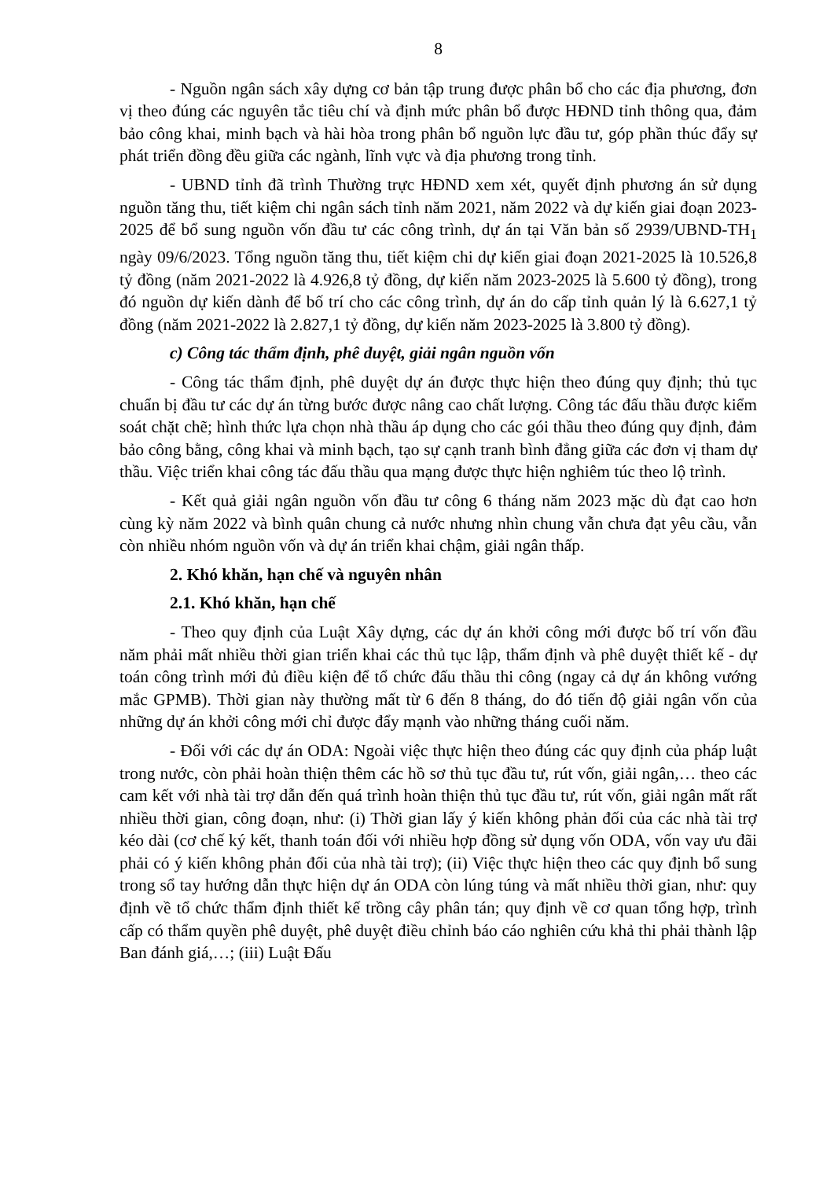8
- Nguồn ngân sách xây dựng cơ bản tập trung được phân bổ cho các địa phương, đơn vị theo đúng các nguyên tắc tiêu chí và định mức phân bổ được HĐND tỉnh thông qua, đảm bảo công khai, minh bạch và hài hòa trong phân bổ nguồn lực đầu tư, góp phần thúc đẩy sự phát triển đồng đều giữa các ngành, lĩnh vực và địa phương trong tỉnh.
- UBND tỉnh đã trình Thường trực HĐND xem xét, quyết định phương án sử dụng nguồn tăng thu, tiết kiệm chi ngân sách tỉnh năm 2021, năm 2022 và dự kiến giai đoạn 2023-2025 để bổ sung nguồn vốn đầu tư các công trình, dự án tại Văn bản số 2939/UBND-TH<sub>1</sub> ngày 09/6/2023. Tổng nguồn tăng thu, tiết kiệm chi dự kiến giai đoạn 2021-2025 là 10.526,8 tỷ đồng (năm 2021-2022 là 4.926,8 tỷ đồng, dự kiến năm 2023-2025 là 5.600 tỷ đồng), trong đó nguồn dự kiến dành để bố trí cho các công trình, dự án do cấp tỉnh quản lý là 6.627,1 tỷ đồng (năm 2021-2022 là 2.827,1 tỷ đồng, dự kiến năm 2023-2025 là 3.800 tỷ đồng).
c) Công tác thẩm định, phê duyệt, giải ngân nguồn vốn
- Công tác thẩm định, phê duyệt dự án được thực hiện theo đúng quy định; thủ tục chuẩn bị đầu tư các dự án từng bước được nâng cao chất lượng. Công tác đấu thầu được kiểm soát chặt chẽ; hình thức lựa chọn nhà thầu áp dụng cho các gói thầu theo đúng quy định, đảm bảo công bằng, công khai và minh bạch, tạo sự cạnh tranh bình đẳng giữa các đơn vị tham dự thầu. Việc triển khai công tác đấu thầu qua mạng được thực hiện nghiêm túc theo lộ trình.
- Kết quả giải ngân nguồn vốn đầu tư công 6 tháng năm 2023 mặc dù đạt cao hơn cùng kỳ năm 2022 và bình quân chung cả nước nhưng nhìn chung vẫn chưa đạt yêu cầu, vẫn còn nhiều nhóm nguồn vốn và dự án triển khai chậm, giải ngân thấp.
2. Khó khăn, hạn chế và nguyên nhân
2.1. Khó khăn, hạn chế
- Theo quy định của Luật Xây dựng, các dự án khởi công mới được bố trí vốn đầu năm phải mất nhiều thời gian triển khai các thủ tục lập, thẩm định và phê duyệt thiết kế - dự toán công trình mới đủ điều kiện để tổ chức đấu thầu thi công (ngay cả dự án không vướng mắc GPMB). Thời gian này thường mất từ 6 đến 8 tháng, do đó tiến độ giải ngân vốn của những dự án khởi công mới chỉ được đẩy mạnh vào những tháng cuối năm.
- Đối với các dự án ODA: Ngoài việc thực hiện theo đúng các quy định của pháp luật trong nước, còn phải hoàn thiện thêm các hồ sơ thủ tục đầu tư, rút vốn, giải ngân,… theo các cam kết với nhà tài trợ dẫn đến quá trình hoàn thiện thủ tục đầu tư, rút vốn, giải ngân mất rất nhiều thời gian, công đoạn, như: (i) Thời gian lấy ý kiến không phản đối của các nhà tài trợ kéo dài (cơ chế ký kết, thanh toán đối với nhiều hợp đồng sử dụng vốn ODA, vốn vay ưu đãi phải có ý kiến không phản đối của nhà tài trợ); (ii) Việc thực hiện theo các quy định bổ sung trong sổ tay hướng dẫn thực hiện dự án ODA còn lúng túng và mất nhiều thời gian, như: quy định về tổ chức thẩm định thiết kế trồng cây phân tán; quy định về cơ quan tổng hợp, trình cấp có thẩm quyền phê duyệt, phê duyệt điều chỉnh báo cáo nghiên cứu khả thi phải thành lập Ban đánh giá,…; (iii) Luật Đấu